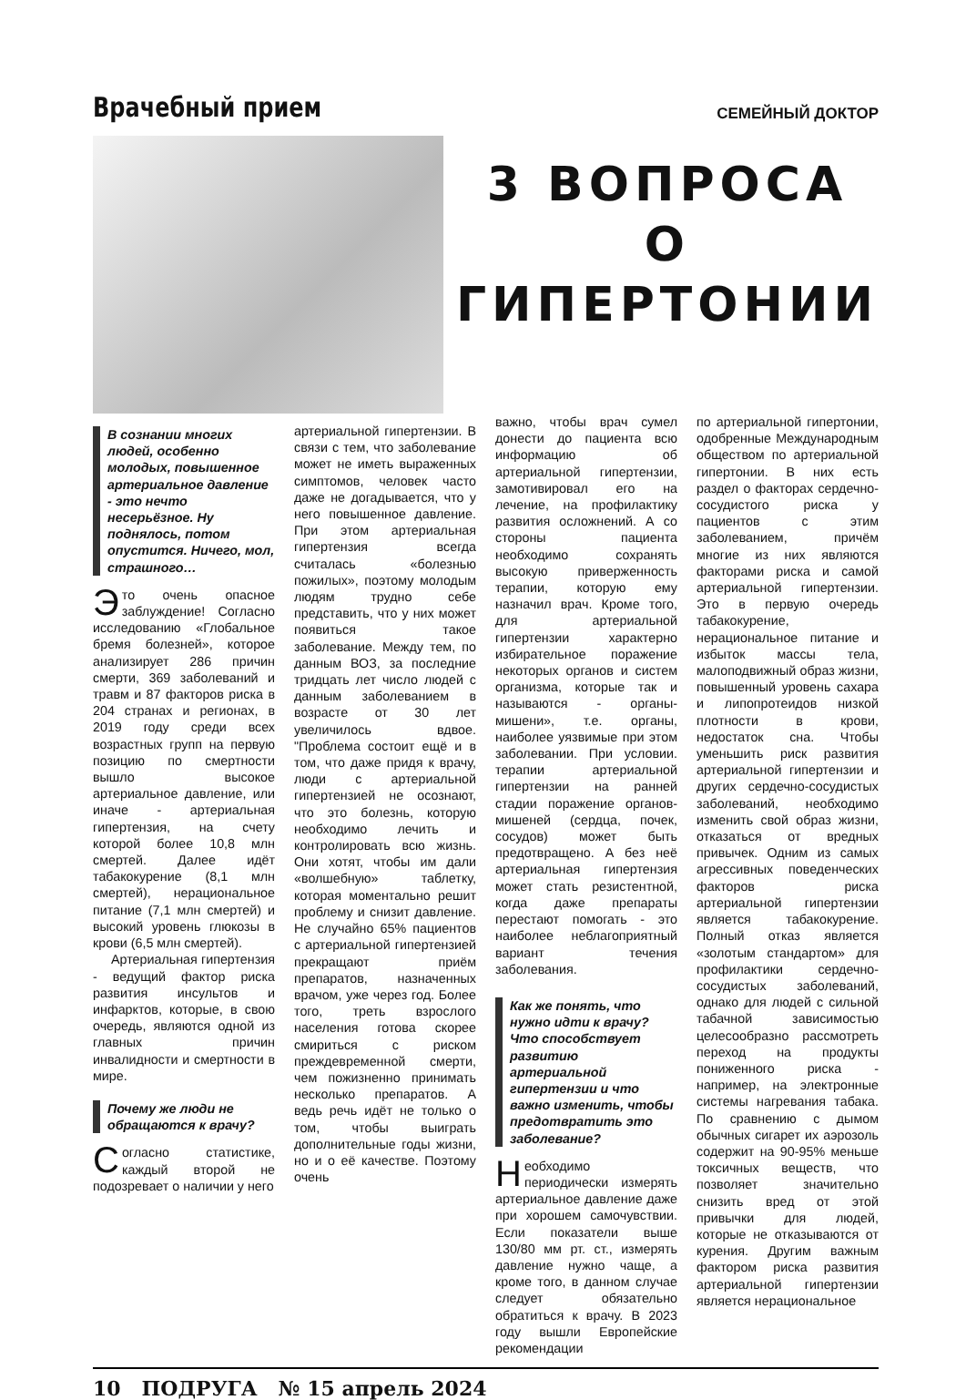Врачебный прием
СЕМЕЙНЫЙ ДОКТОР
3 ВОПРОСА О ГИПЕРТОНИИ
В сознании многих людей, особенно молодых, повышенное артериальное давление - это нечто несерьёзное. Ну поднялось, потом опустится. Ничего, мол, страшного…
Это очень опасное заблуждение! Согласно исследованию «Глобальное бремя болезней», которое анализирует 286 причин смерти, 369 заболеваний и травм и 87 факторов риска в 204 странах и регионах, в 2019 году среди всех возрастных групп на первую позицию по смертности вышло высокое артериальное давление, или иначе - артериальная гипертензия, на счету которой более 10,8 млн смертей. Далее идёт табакокурение (8,1 млн смертей), нерациональное питание (7,1 млн смертей) и высокий уровень глюкозы в крови (6,5 млн смертей).
Артериальная гипертензия - ведущий фактор риска развития инсультов и инфарктов, которые, в свою очередь, являются одной из главных причин инвалидности и смертности в мире.
Почему же люди не обращаются к врачу?
Согласно статистике, каждый второй не подозревает о наличии у него
артериальной гипертензии. В связи с тем, что заболевание может не иметь выраженных симптомов, человек часто даже не догадывается, что у него повышенное давление. При этом артериальная гипертензия всегда считалась «болезнью пожилых», поэтому молодым людям трудно себе представить, что у них может появиться такое заболевание. Между тем, по данным ВОЗ, за последние тридцать лет число людей с данным заболеванием в возрасте от 30 лет увеличилось вдвое. "Проблема состоит ещё и в том, что даже придя к врачу, люди с артериальной гипертензией не осознают, что это болезнь, которую необходимо лечить и контролировать всю жизнь. Они хотят, чтобы им дали «волшебную» таблетку, которая моментально решит проблему и снизит давление. Не случайно 65% пациентов с артериальной гипертензией прекращают приём препаратов, назначенных врачом, уже через год. Более того, треть взрослого населения готова скорее смириться с риском преждевременной смерти, чем пожизненно принимать несколько препаратов. А ведь речь идёт не только о том, чтобы выиграть дополнительные годы жизни, но и о её качестве. Поэтому очень
важно, чтобы врач сумел донести до пациента всю информацию об артериальной гипертензии, замотивировал его на лечение, на профилактику развития осложнений. А со стороны пациента необходимо сохранять высокую приверженность терапии, которую ему назначил врач. Кроме того, для артериальной гипертензии характерно избирательное поражение некоторых органов и систем организма, которые так и называются - органы-мишени», т.е. органы, наиболее уязвимые при этом заболевании. При условии. терапии артериальной гипертензии на ранней стадии поражение органов-мишеней (сердца, почек, сосудов) может быть предотвращено. А без неё артериальная гипертензия может стать резистентной, когда даже препараты перестают помогать - это наиболее неблагоприятный вариант течения заболевания.
Как же понять, что нужно идти к врачу? Что способствует развитию артериальной гипертензии и что важно изменить, чтобы предотвратить это заболевание?
Необходимо периодически измерять артериальное давление даже при хорошем самочувствии. Если показатели выше 130/80 мм рт. ст., измерять давление нужно чаще, а кроме того, в данном случае следует обязательно обратиться к врачу. В 2023 году вышли Европейские рекомендации
по артериальной гипертонии, одобренные Международным обществом по артериальной гипертонии. В них есть раздел о факторах сердечно-сосудистого риска у пациентов с этим заболеванием, причём многие из них являются факторами риска и самой артериальной гипертензии. Это в первую очередь табакокурение, нерациональное питание и избыток массы тела, малоподвижный образ жизни, повышенный уровень сахара и липопротеидов низкой плотности в крови, недостаток сна. Чтобы уменьшить риск развития артериальной гипертензии и других сердечно-сосудистых заболеваний, необходимо изменить свой образ жизни, отказаться от вредных привычек. Одним из самых агрессивных поведенческих факторов риска артериальной гипертензии является табакокурение. Полный отказ является «золотым стандартом» для профилактики сердечно-сосудистых заболеваний, однако для людей с сильной табачной зависимостью целесообразно рассмотреть переход на продукты пониженного риска - например, на электронные системы нагревания табака. По сравнению с дымом обычных сигарет их аэрозоль содержит на 90-95% меньше токсичных веществ, что позволяет значительно снизить вред от этой привычки для людей, которые не отказываются от курения. Другим важным фактором риска развития артериальной гипертензии является нерациональное
10 ПОДРУГА № 15 апрель 2024